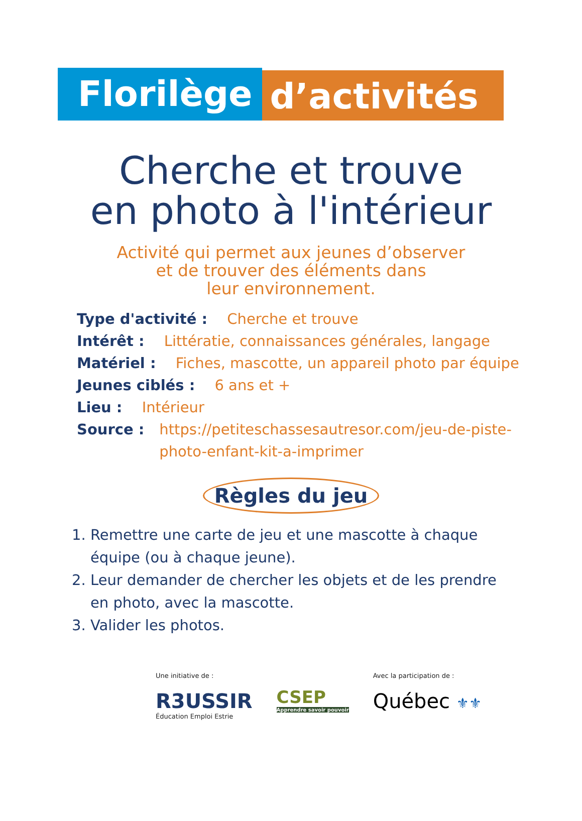Florilège
d’activités
Cherche et trouve
en photo à l'intérieur
Activité qui permet aux jeunes d’observer
et de trouver des éléments dans
leur environnement.
Type d'activité : Cherche et trouve
Intérêt : Littératie, connaissances générales, langage
Matériel : Fiches, mascotte, un appareil photo par équipe
Jeunes ciblés : 6 ans et +
Lieu : Intérieur
Source : https://petiteschassesautresor.com/jeu-de-piste-
photo-enfant-kit-a-imprimer
Règles du jeu
1. Remettre une carte de jeu et une mascotte à chaque équipe (ou à chaque jeune).
2. Leur demander de chercher les objets et de les prendre en photo, avec la mascotte.
3. Valider les photos.
Une initiative de :
R3USSIR
Éducation Emploi Estrie
CSEP
Apprendre savoir pouvoir
Avec la participation de :
Québec ⚜⚜